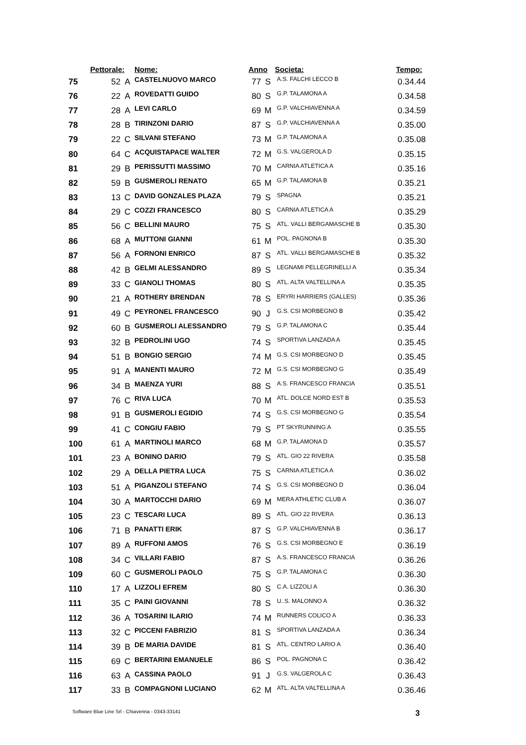| | Pettorale: | | Nome: | Anno | | Societa: | Tempo: |
| --- | --- | --- | --- | --- | --- | --- | --- |
| 75 | 52 | A | CASTELNUOVO MARCO | 77 | S | A.S. FALCHI LECCO B | 0.34.44 |
| 76 | 22 | A | ROVEDATTI GUIDO | 80 | S | G.P. TALAMONA A | 0.34.58 |
| 77 | 28 | A | LEVI CARLO | 69 | M | G.P. VALCHIAVENNA A | 0.34.59 |
| 78 | 28 | B | TIRINZONI DARIO | 87 | S | G.P. VALCHIAVENNA A | 0.35.00 |
| 79 | 22 | C | SILVANI STEFANO | 73 | M | G.P. TALAMONA A | 0.35.08 |
| 80 | 64 | C | ACQUISTAPACE WALTER | 72 | M | G.S. VALGEROLA D | 0.35.15 |
| 81 | 29 | B | PERISSUTTI MASSIMO | 70 | M | CARNIA ATLETICA A | 0.35.16 |
| 82 | 59 | B | GUSMEROLI RENATO | 65 | M | G.P. TALAMONA B | 0.35.21 |
| 83 | 13 | C | DAVID GONZALES PLAZA | 79 | S | SPAGNA | 0.35.21 |
| 84 | 29 | C | COZZI FRANCESCO | 80 | S | CARNIA ATLETICA A | 0.35.29 |
| 85 | 56 | C | BELLINI MAURO | 75 | S | ATL. VALLI BERGAMASCHE B | 0.35.30 |
| 86 | 68 | A | MUTTONI GIANNI | 61 | M | POL. PAGNONA B | 0.35.30 |
| 87 | 56 | A | FORNONI ENRICO | 87 | S | ATL. VALLI BERGAMASCHE B | 0.35.32 |
| 88 | 42 | B | GELMI ALESSANDRO | 89 | S | LEGNAMI PELLEGRINELLI A | 0.35.34 |
| 89 | 33 | C | GIANOLI THOMAS | 80 | S | ATL. ALTA VALTELLINA A | 0.35.35 |
| 90 | 21 | A | ROTHERY BRENDAN | 78 | S | ERYRI HARRIERS (GALLES) | 0.35.36 |
| 91 | 49 | C | PEYRONEL FRANCESCO | 90 | J | G.S. CSI MORBEGNO B | 0.35.42 |
| 92 | 60 | B | GUSMEROLI ALESSANDRO | 79 | S | G.P. TALAMONA C | 0.35.44 |
| 93 | 32 | B | PEDROLINI UGO | 74 | S | SPORTIVA LANZADA A | 0.35.45 |
| 94 | 51 | B | BONGIO SERGIO | 74 | M | G.S. CSI MORBEGNO D | 0.35.45 |
| 95 | 91 | A | MANENTI MAURO | 72 | M | G.S. CSI MORBEGNO G | 0.35.49 |
| 96 | 34 | B | MAENZA YURI | 88 | S | A.S. FRANCESCO FRANCIA | 0.35.51 |
| 97 | 76 | C | RIVA LUCA | 70 | M | ATL. DOLCE NORD EST B | 0.35.53 |
| 98 | 91 | B | GUSMEROLI EGIDIO | 74 | S | G.S. CSI MORBEGNO G | 0.35.54 |
| 99 | 41 | C | CONGIU FABIO | 79 | S | PT SKYRUNNING A | 0.35.55 |
| 100 | 61 | A | MARTINOLI MARCO | 68 | M | G.P. TALAMONA D | 0.35.57 |
| 101 | 23 | A | BONINO DARIO | 79 | S | ATL. GIO 22 RIVERA | 0.35.58 |
| 102 | 29 | A | DELLA PIETRA LUCA | 75 | S | CARNIA ATLETICA A | 0.36.02 |
| 103 | 51 | A | PIGANZOLI STEFANO | 74 | S | G.S. CSI MORBEGNO D | 0.36.04 |
| 104 | 30 | A | MARTOCCHI DARIO | 69 | M | MERA ATHLETIC CLUB A | 0.36.07 |
| 105 | 23 | C | TESCARI LUCA | 89 | S | ATL. GIO 22 RIVERA | 0.36.13 |
| 106 | 71 | B | PANATTI ERIK | 87 | S | G.P. VALCHIAVENNA B | 0.36.17 |
| 107 | 89 | A | RUFFONI AMOS | 76 | S | G.S. CSI MORBEGNO E | 0.36.19 |
| 108 | 34 | C | VILLARI FABIO | 87 | S | A.S. FRANCESCO FRANCIA | 0.36.26 |
| 109 | 60 | C | GUSMEROLI PAOLO | 75 | S | G.P. TALAMONA C | 0.36.30 |
| 110 | 17 | A | LIZZOLI EFREM | 80 | S | C.A. LIZZOLI A | 0.36.30 |
| 111 | 35 | C | PAINI GIOVANNI | 78 | S | U..S. MALONNO A | 0.36.32 |
| 112 | 36 | A | TOSARINI ILARIO | 74 | M | RUNNERS COLICO A | 0.36.33 |
| 113 | 32 | C | PICCENI FABRIZIO | 81 | S | SPORTIVA LANZADA A | 0.36.34 |
| 114 | 39 | B | DE MARIA DAVIDE | 81 | S | ATL. CENTRO LARIO A | 0.36.40 |
| 115 | 69 | C | BERTARINI EMANUELE | 86 | S | POL. PAGNONA C | 0.36.42 |
| 116 | 63 | A | CASSINA PAOLO | 91 | J | G.S. VALGEROLA C | 0.36.43 |
| 117 | 33 | B | COMPAGNONI LUCIANO | 62 | M | ATL. ALTA VALTELLINA A | 0.36.46 |
Software Blue Line Srl - Chiavenna - 0343-33141 3